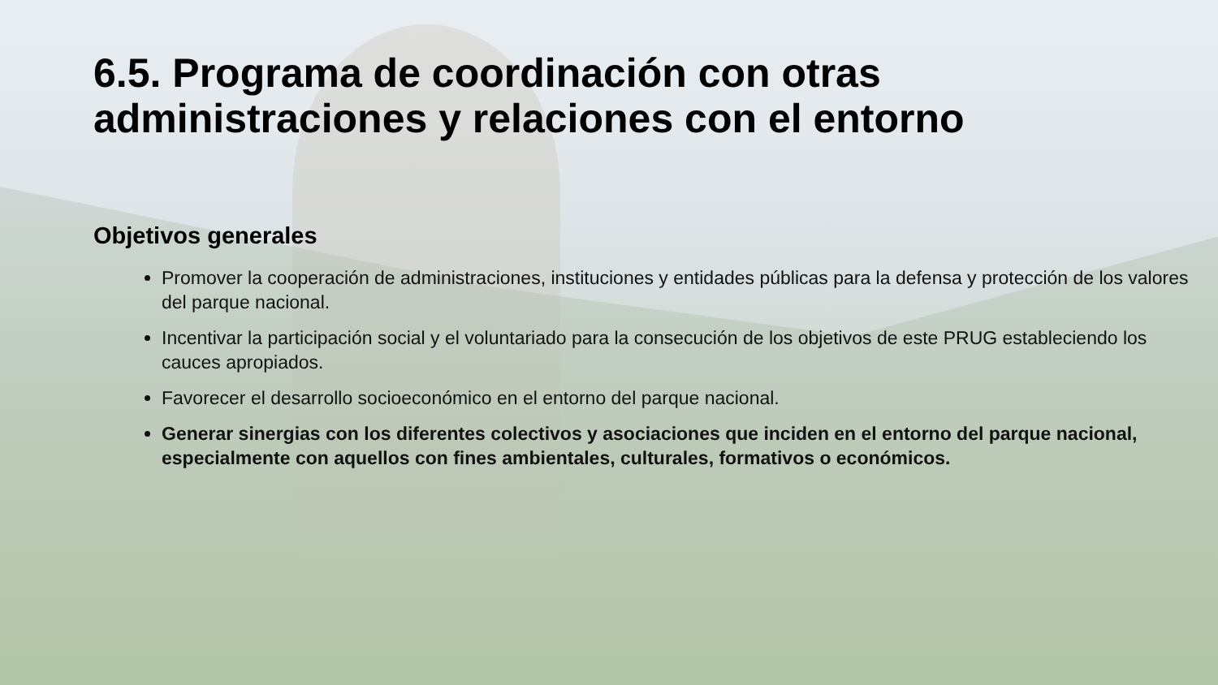6.5. Programa de coordinación con otras administraciones y relaciones con el entorno
Objetivos generales
Promover la cooperación de administraciones, instituciones y entidades públicas para la defensa y protección de los valores del parque nacional.
Incentivar la participación social y el voluntariado para la consecución de los objetivos de este PRUG estableciendo los cauces apropiados.
Favorecer el desarrollo socioeconómico en el entorno del parque nacional.
Generar sinergias con los diferentes colectivos y asociaciones que inciden en el entorno del parque nacional, especialmente con aquellos con fines ambientales, culturales, formativos o económicos.